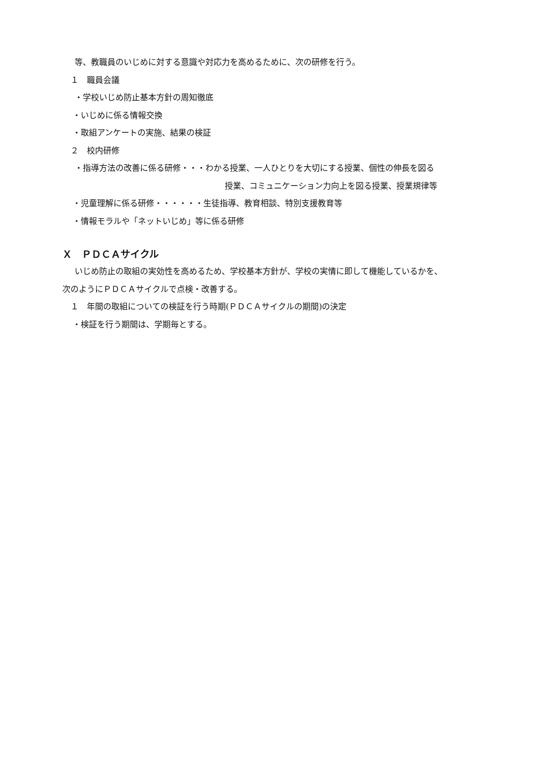等、教職員のいじめに対する意識や対応力を高めるために、次の研修を行う。
１　職員会議
・学校いじめ防止基本方針の周知徹底
・いじめに係る情報交換
・取組アンケートの実施、結果の検証
２　校内研修
・指導方法の改善に係る研修・・・わかる授業、一人ひとりを大切にする授業、個性の伸長を図る
授業、コミュニケーション力向上を図る授業、授業規律等
・児童理解に係る研修・・・・・・生徒指導、教育相談、特別支援教育等
・情報モラルや「ネットいじめ」等に係る研修
Ｘ　ＰＤＣＡサイクル
いじめ防止の取組の実効性を高めるため、学校基本方針が、学校の実情に即して機能しているかを、
次のようにＰＤＣＡサイクルで点検・改善する。
１　年間の取組についての検証を行う時期(ＰＤＣＡサイクルの期間)の決定
・検証を行う期間は、学期毎とする。